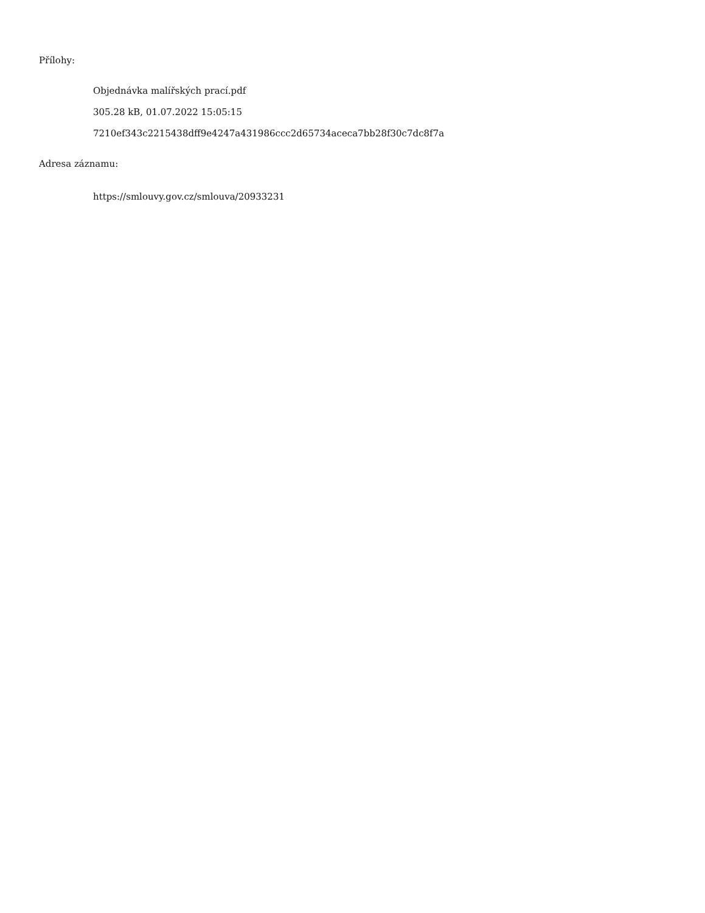Přílohy:
Objednávka malířských prací.pdf
305.28 kB, 01.07.2022 15:05:15
7210ef343c2215438dff9e4247a431986ccc2d65734aceca7bb28f30c7dc8f7a
Adresa záznamu:
https://smlouvy.gov.cz/smlouva/20933231